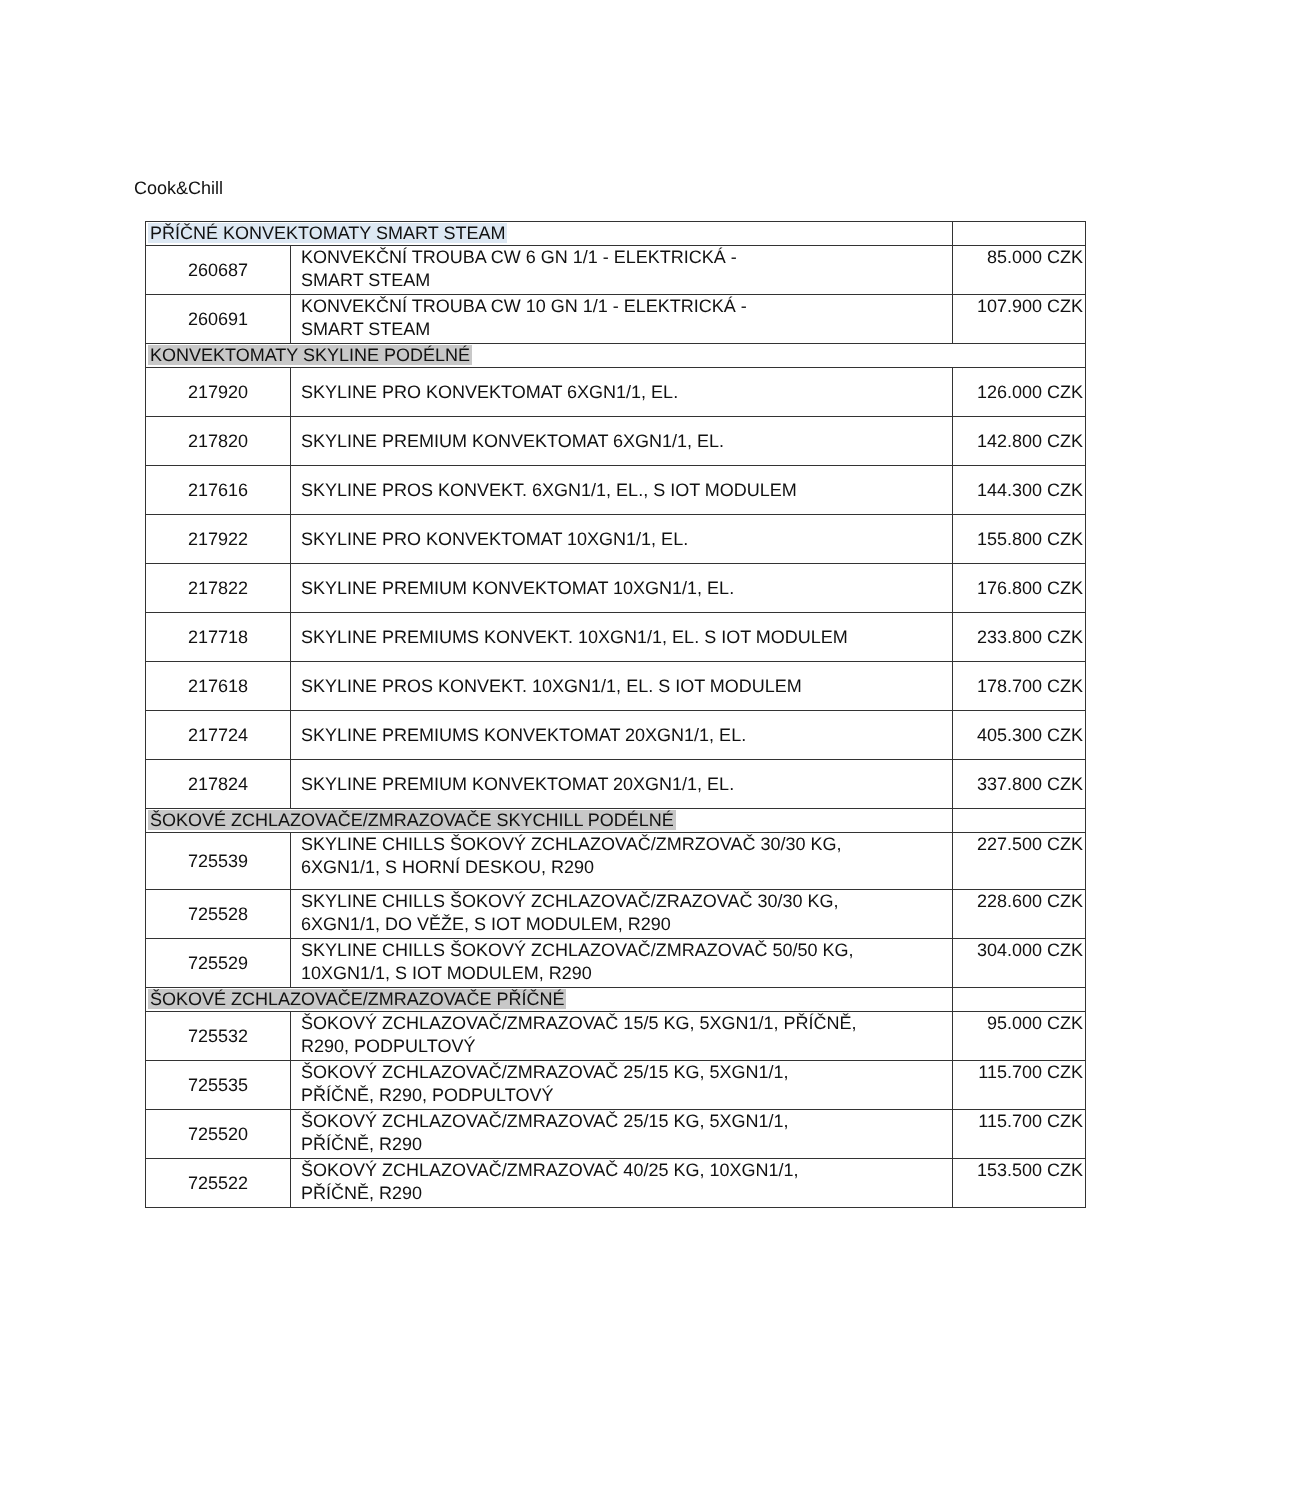Cook&Chill
| PŘÍČNÉ KONVEKTOMATY SMART STEAM | | |
| 260687 | KONVEKČNÍ TROUBA CW 6 GN 1/1 - ELEKTRICKÁ - SMART STEAM | 85.000 CZK |
| 260691 | KONVEKČNÍ TROUBA CW 10 GN 1/1 - ELEKTRICKÁ - SMART STEAM | 107.900 CZK |
| KONVEKTOMATY SKYLINE PODÉLNÉ | | |
| 217920 | SKYLINE PRO KONVEKTOMAT 6XGN1/1, EL. | 126.000 CZK |
| 217820 | SKYLINE PREMIUM KONVEKTOMAT 6XGN1/1, EL. | 142.800 CZK |
| 217616 | SKYLINE PROS KONVEKT. 6XGN1/1, EL., S IOT MODULEM | 144.300 CZK |
| 217922 | SKYLINE PRO KONVEKTOMAT 10XGN1/1, EL. | 155.800 CZK |
| 217822 | SKYLINE PREMIUM KONVEKTOMAT 10XGN1/1, EL. | 176.800 CZK |
| 217718 | SKYLINE PREMIUMS KONVEKT. 10XGN1/1, EL. S IOT MODULEM | 233.800 CZK |
| 217618 | SKYLINE PROS KONVEKT. 10XGN1/1, EL. S IOT MODULEM | 178.700 CZK |
| 217724 | SKYLINE PREMIUMS KONVEKTOMAT 20XGN1/1, EL. | 405.300 CZK |
| 217824 | SKYLINE PREMIUM KONVEKTOMAT 20XGN1/1, EL. | 337.800 CZK |
| ŠOKOVÉ ZCHLAZOVAČE/ZMRAZOVAČE SKYCHILL PODÉLNÉ | | |
| 725539 | SKYLINE CHILLS ŠOKOVÝ ZCHLAZOVAČ/ZMRZOVAČ 30/30 KG, 6XGN1/1, S HORNÍ DESKOU, R290 | 227.500 CZK |
| 725528 | SKYLINE CHILLS ŠOKOVÝ ZCHLAZOVAČ/ZRAZOVAČ 30/30 KG, 6XGN1/1, DO VĚŽE, S IOT MODULEM, R290 | 228.600 CZK |
| 725529 | SKYLINE CHILLS ŠOKOVÝ ZCHLAZOVAČ/ZMRAZOVAČ 50/50 KG, 10XGN1/1, S IOT MODULEM, R290 | 304.000 CZK |
| ŠOKOVÉ ZCHLAZOVAČE/ZMRAZOVAČE PŘÍČNÉ | | |
| 725532 | ŠOKOVÝ ZCHLAZOVAČ/ZMRAZOVAČ 15/5 KG, 5XGN1/1, PŘÍČNĚ, R290, PODPULTOVÝ | 95.000 CZK |
| 725535 | ŠOKOVÝ ZCHLAZOVAČ/ZMRAZOVAČ 25/15 KG, 5XGN1/1, PŘÍČNĚ, R290, PODPULTOVÝ | 115.700 CZK |
| 725520 | ŠOKOVÝ ZCHLAZOVAČ/ZMRAZOVAČ 25/15 KG, 5XGN1/1, PŘÍČNĚ, R290 | 115.700 CZK |
| 725522 | ŠOKOVÝ ZCHLAZOVAČ/ZMRAZOVAČ 40/25 KG, 10XGN1/1, PŘÍČNĚ, R290 | 153.500 CZK |